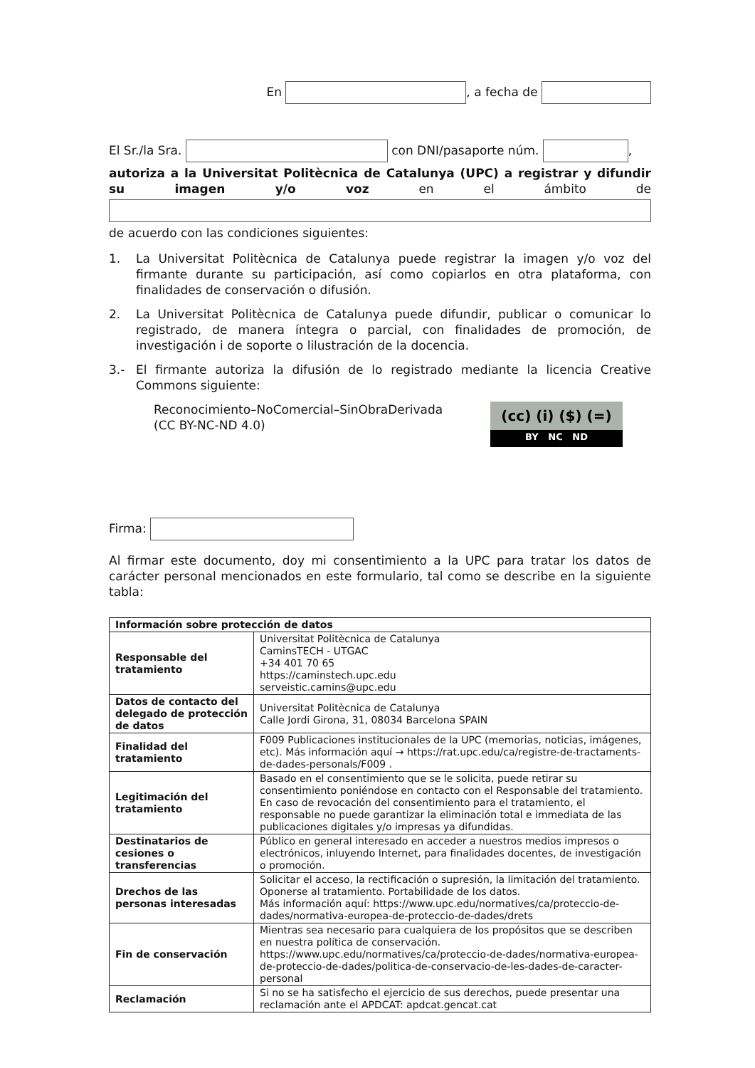En , a fecha de
El Sr./la Sra. con DNI/pasaporte núm. ,
autoriza a la Universitat Politècnica de Catalunya (UPC) a registrar y difundir su imagen y/o voz en el ámbito de
de acuerdo con las condiciones siguientes:
1. La Universitat Politècnica de Catalunya puede registrar la imagen y/o voz del firmante durante su participación, así como copiarlos en otra plataforma, con finalidades de conservación o difusión.
2. La Universitat Politècnica de Catalunya puede difundir, publicar o comunicar lo registrado, de manera íntegra o parcial, con finalidades de promoción, de investigación i de soporte o lilustración de la docencia.
3.- El firmante autoriza la difusión de lo registrado mediante la licencia Creative Commons siguiente:
Reconocimiento–NoComercial–SinObraDerivada
(CC BY-NC-ND 4.0)
(cc) (i) ($) (=)
BY NC ND
Firma:
Al firmar este documento, doy mi consentimiento a la UPC para tratar los datos de carácter personal mencionados en este formulario, tal como se describe en la siguiente tabla:
| Información sobre protección de datos | |
| Responsable del tratamiento | Universitat Politècnica de Catalunya CaminsTECH - UTGAC +34 401 70 65 https://caminstech.upc.edu serveistic.camins@upc.edu |
| Datos de contacto del delegado de protección de datos | Universitat Politècnica de Catalunya Calle Jordi Girona, 31, 08034 Barcelona SPAIN |
| Finalidad del tratamiento | F009 Publicaciones institucionales de la UPC (memorias, noticias, imágenes, etc). Más información aquí → https://rat.upc.edu/ca/registre-de-tractaments-de-dades-personals/F009 . |
| Legitimación del tratamiento | Basado en el consentimiento que se le solicita, puede retirar su consentimiento poniéndose en contacto con el Responsable del tratamiento. En caso de revocación del consentimiento para el tratamiento, el responsable no puede garantizar la eliminación total e immediata de las publicaciones digitales y/o impresas ya difundidas. |
| Destinatarios de cesiones o transferencias | Público en general interesado en acceder a nuestros medios impresos o electrónicos, inluyendo Internet, para finalidades docentes, de investigación o promoción. |
| Drechos de las personas interesadas | Solicitar el acceso, la rectificación o supresión, la limitación del tratamiento. Oponerse al tratamiento. Portabilidade de los datos. Más información aquí: https://www.upc.edu/normatives/ca/proteccio-de-dades/normativa-europea-de-proteccio-de-dades/drets |
| Fin de conservación | Mientras sea necesario para cualquiera de los propósitos que se describen en nuestra política de conservación. https://www.upc.edu/normatives/ca/proteccio-de-dades/normativa-europea-de-proteccio-de-dades/politica-de-conservacio-de-les-dades-de-caracter-personal |
| Reclamación | Si no se ha satisfecho el ejercicio de sus derechos, puede presentar una reclamación ante el APDCAT: apdcat.gencat.cat |